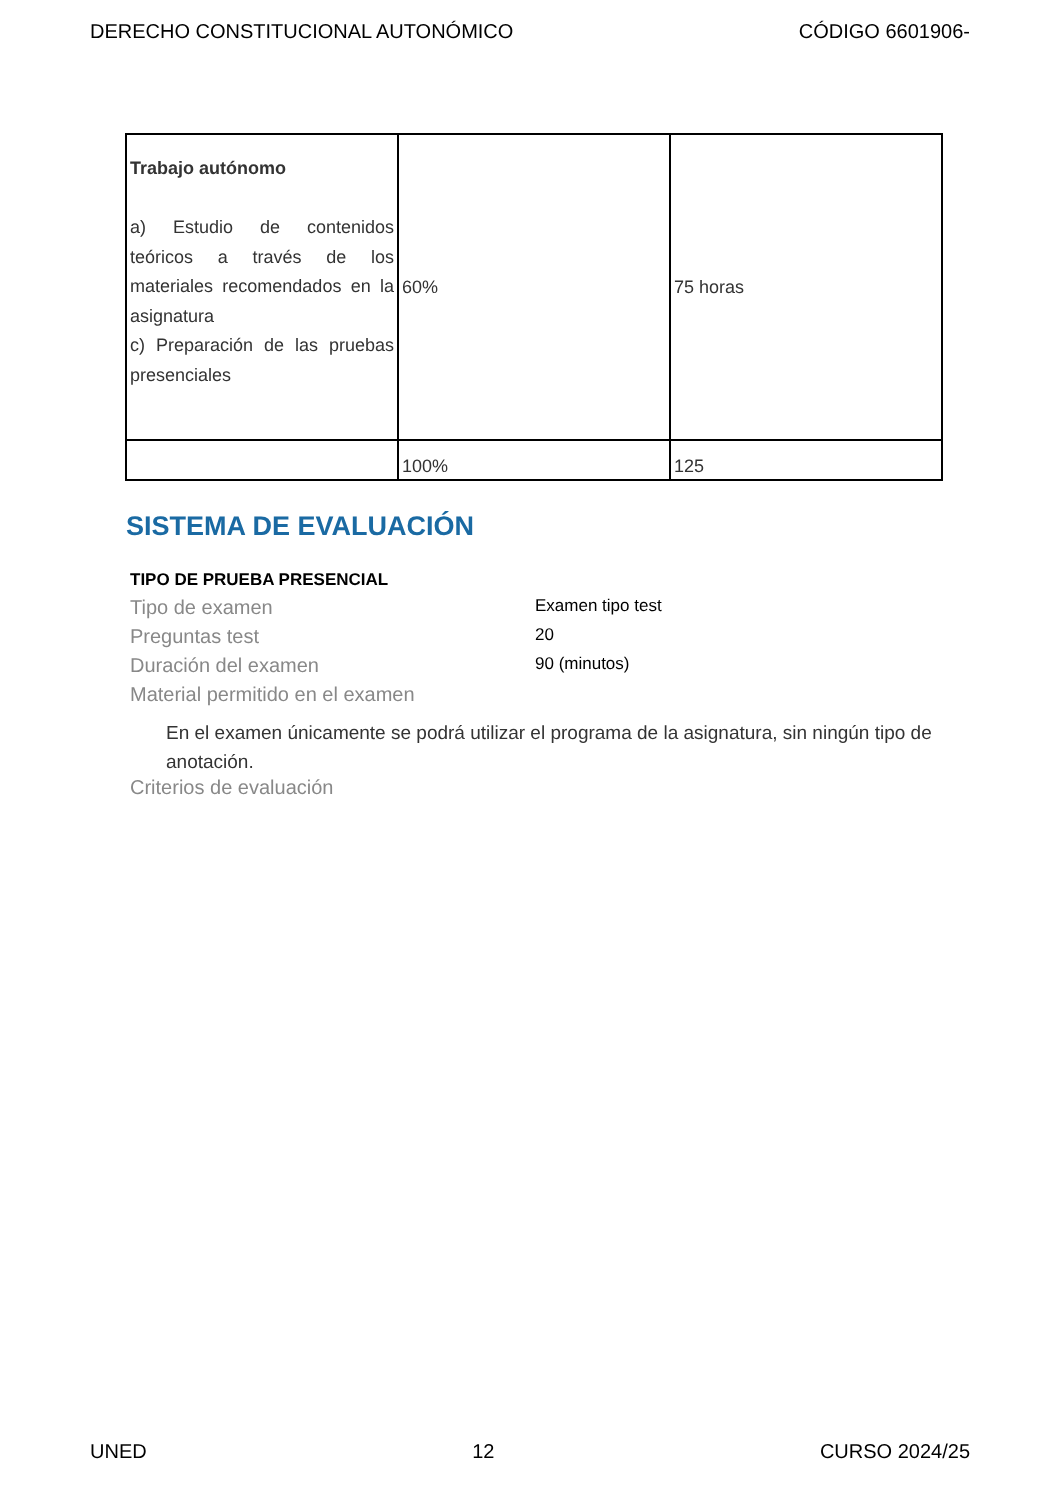DERECHO CONSTITUCIONAL AUTONÓMICO CÓDIGO 6601906-
| Trabajo autónomo a) Estudio de contenidos teóricos a través de los materiales recomendados en la asignatura c) Preparación de las pruebas presenciales | 60% | 75 horas |
| | 100% | 125 |
SISTEMA DE EVALUACIÓN
TIPO DE PRUEBA PRESENCIAL
Tipo de examen Examen tipo test
Preguntas test 20
Duración del examen 90 (minutos)
Material permitido en el examen
En el examen únicamente se podrá utilizar el programa de la asignatura, sin ningún tipo de anotación.
Criterios de evaluación
UNED 12 CURSO 2024/25